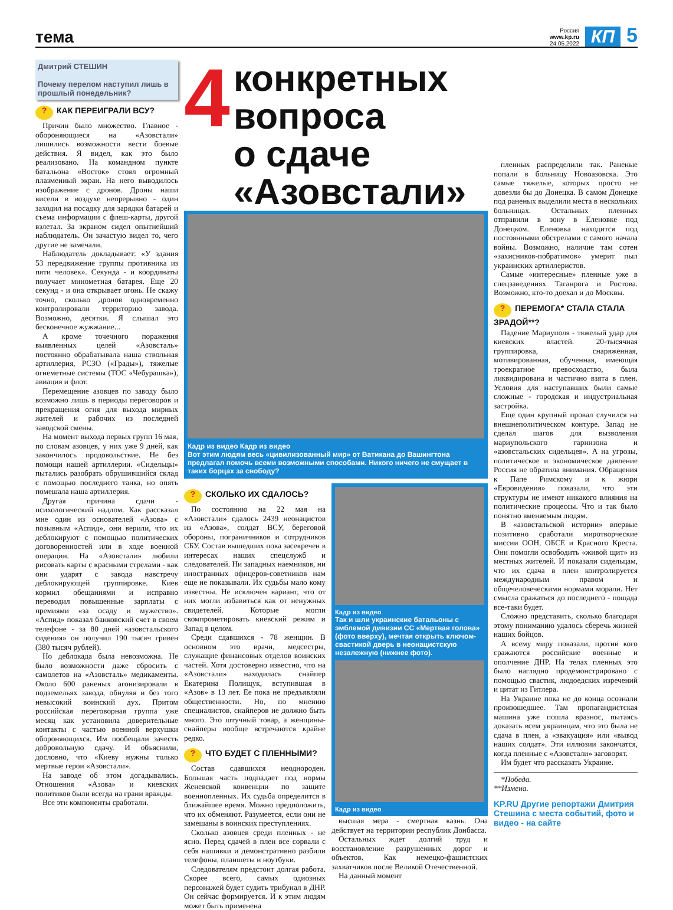тема
Россия
www.kp.ru
24.05.2022
КП
5
Дмитрий СТЕШИН
Почему перелом наступил лишь в прошлый понедельник?
? КАК ПЕРЕИГРАЛИ ВСУ?
Причин было множество. Главное - обороняющиеся на «Азовстали» лишились возможности вести боевые действия. Я видел, как это было реализовано. На командном пункте батальона «Восток» стоял огромный плазменный экран. На него выводилось изображение с дронов. Дроны наши висели в воздухе непрерывно - один заходил на посадку для зарядки батарей и съема информации с флеш-карты, другой взлетал. За экраном сидел опытнейший наблюдатель. Он зачастую видел то, чего другие не замечали.
Наблюдатель докладывает: «У здания 53 передвижение группы противника из пяти человек». Секунда - и координаты получает минометная батарея. Еще 20 секунд - и она открывает огонь. Не скажу точно, сколько дронов одновременно контролировали территорию завода. Возможно, десятки. Я слышал это бесконечное жужжание...
А кроме точечного поражения выявленных целей «Азовсталь» постоянно обрабатывала наша ствольная артиллерия, РСЗО («Грады»), тяжелые огнеметные системы (ТОС «Чебурашка»), авиация и флот.
Перемещение азовцев по заводу было возможно лишь в периоды переговоров и прекращения огня для выхода мирных жителей и рабочих из последней заводской смены.
На момент выхода первых групп 16 мая, по словам азовцев, у них уже 9 дней, как закончилось продовольствие. Не без помощи нашей артиллерии. «Сидельцы» пытались разобрать обрушившийся склад с помощью последнего танка, но опять помешала наша артиллерия.
Другая причина сдачи - психологический надлом. Как рассказал мне один из основателей «Азова» с позывным «Аспид», они верили, что их деблокируют с помощью политических договоренностей или в ходе военной операции. На «Азовстали» любили рисовать карты с красными стрелами - как они ударят с завода навстречу деблокирующей группировке. Киев кормил обещаниями и исправно переводил повышенные зарплаты с премиями «за осаду и мужество». «Аспид» показал банковский счет в своем телефоне - за 80 дней «азовстальского сидения» он получил 190 тысяч гривен (380 тысяч рублей).
Но деблокада была невозможна. Не было возможности даже сбросить с самолетов на «Азовсталь» медикаменты. Около 600 раненых агонизировали в подземельях завода, обнуляя и без того невысокий воинский дух. Притом российская переговорная группа уже месяц как установила доверительные контакты с частью военной верхушки обороняющихся. Им пообещали зачесть добровольную сдачу. И объяснили, дословно, что «Киеву нужны только мертвые герои «Азовстали».
На заводе об этом догадывались. Отношения «Азова» и киевских политиков были всегда на грани вражды.
Все эти компоненты сработали.
4
конкретных вопроса
о сдаче «Азовстали»
Кадр из видео Кадр из видео
Вот этим людям весь «цивилизованный мир» от Ватикана до Вашингтона предлагал помочь всеми возможными способами. Никого ничего не смущает в таких борцах за свободу?
? СКОЛЬКО ИХ СДАЛОСЬ?
По состоянию на 22 мая на «Азовстали» сдалось 2439 неонацистов из «Азова», солдат ВСУ, береговой обороны, пограничников и сотрудников СБУ. Состав вышедших пока засекречен в интересах наших спецслужб и следователей. Ни западных наемников, ни иностранных офицеров-советников нам еще не показывали. Их судьбы мало кому известны. Не исключен вариант, что от них могли избавиться как от ненужных свидетелей. Которые могли скомпрометировать киевский режим и Запад в целом.
Среди сдавшихся - 78 женщин. В основном это врачи, медсестры, служащие финансовых отделов воинских частей. Хотя достоверно известно, что на «Азовстали» находилась снайпер Екатерина Полищук, вступившая в «Азов» в 13 лет. Ее пока не предъявляли общественности. Но, по мнению специалистов, снайперов не должно быть много. Это штучный товар, а женщины-снайперы вообще встречаются крайне редко.
? ЧТО БУДЕТ С ПЛЕННЫМИ?
Состав сдавшихся неоднороден. Большая часть подпадает под нормы Женевской конвенции по защите военнопленных. Их судьба определится в ближайшее время. Можно предположить, что их обменяют. Разумеется, если они не замешаны в воинских преступлениях.
Сколько азовцев среди пленных - не ясно. Перед сдачей в плен все сорвали с себя нашивки и демонстративно разбили телефоны, планшеты и ноутбуки.
Следователям предстоит долгая работа. Скорее всего, самых одиозных персонажей будет судить трибунал в ДНР. Он сейчас формируется. И к этим людям может быть применена
Кадр из видео
Так и шли украинские батальоны с эмблемой дивизии СС «Мертвая голова» (фото вверху), мечтая открыть ключом-свастикой дверь в неонацистскую незалежную (нижнее фото).
Кадр из видео
высшая мера - смертная казнь. Она действует на территории республик Донбасса.
Остальных ждет долгий труд и восстановление разрушенных дорог и объектов. Как немецко-фашистских захватчиков после Великой Отечественной.
На данный момент
пленных распределили так. Раненые попали в больницу Новоазовска. Это самые тяжелые, которых просто не довезли бы до Донецка. В самом Донецке под раненых выделили места в нескольких больницах. Остальных пленных отправили в зону в Еленовке под Донецком. Еленовка находится под постоянными обстрелами с самого начала войны. Возможно, наличие там сотен «захисников-побратимов» умерит пыл украинских артиллеристов.
Самые «интересные» пленные уже в спецзаведениях Таганрога и Ростова. Возможно, кто-то доехал и до Москвы.
? ПЕРЕМОГА* СТАЛА СТАЛА ЗРАДОЙ**?
Падение Мариуполя - тяжелый удар для киевских властей. 20-тысячная группировка, снаряженная, мотивированная, обученная, имеющая троекратное превосходство, была ликвидирована и частично взята в плен. Условия для наступавших были самые сложные - городская и индустриальная застройка.
Еще один крупный провал случился на внешнеполитическом контуре. Запад не сделал шагов для вызволения мариупольского гарнизона и «азовстальских сидельцев». А на угрозы, политическое и экономическое давление Россия не обратила внимания. Обращения к Папе Римскому и к жюри «Евровидения» показали, что эти структуры не имеют никакого влияния на политические процессы. Что и так было понятно вменяемым людям.
В «азовстальской истории» впервые позитивно сработали миротворческие миссии ООН, ОБСЕ и Красного Креста. Они помогли освободить «живой щит» из местных жителей. И показали сидельцам, что их сдача в плен контролируется международным правом и общечеловеческими нормами морали. Нет смысла сражаться до последнего - пощада все-таки будет.
Сложно представить, сколько благодаря этому пониманию удалось сберечь жизней наших бойцов.
А всему миру показали, против кого сражаются российские военные и ополчение ДНР. На телах пленных это было наглядно продемонстрировано с помощью свастик, людоедских изречений и цитат из Гитлера.
На Украине пока не до конца осознали произошедшее. Там пропагандистская машина уже пошла вразнос, пытаясь доказать всем украинцам, что это была не сдача в плен, а «эвакуация» или «вывод наших солдат». Эти иллюзии закончатся, когда пленные с «Азовстали» заговорят.
Им будет что рассказать Украине.
*Победа.
**Измена.
KP.RU Другие репортажи Дмитрия Стешина с места событий, фото и видео - на сайте